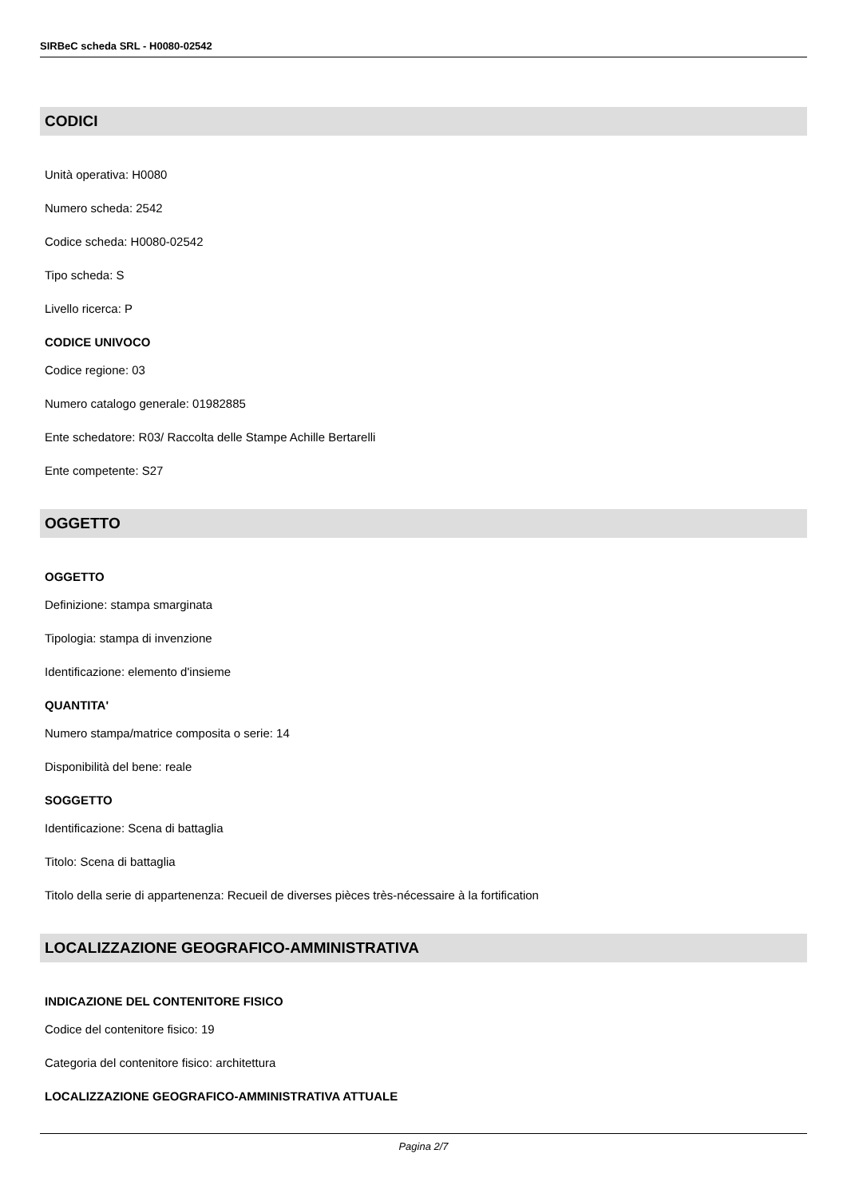SIRBeC scheda SRL - H0080-02542
CODICI
Unità operativa: H0080
Numero scheda: 2542
Codice scheda: H0080-02542
Tipo scheda: S
Livello ricerca: P
CODICE UNIVOCO
Codice regione: 03
Numero catalogo generale: 01982885
Ente schedatore: R03/ Raccolta delle Stampe Achille Bertarelli
Ente competente: S27
OGGETTO
OGGETTO
Definizione: stampa smarginata
Tipologia: stampa di invenzione
Identificazione: elemento d'insieme
QUANTITA'
Numero stampa/matrice composita o serie: 14
Disponibilità del bene: reale
SOGGETTO
Identificazione: Scena di battaglia
Titolo: Scena di battaglia
Titolo della serie di appartenenza: Recueil de diverses pièces très-nécessaire à la fortification
LOCALIZZAZIONE GEOGRAFICO-AMMINISTRATIVA
INDICAZIONE DEL CONTENITORE FISICO
Codice del contenitore fisico: 19
Categoria del contenitore fisico: architettura
LOCALIZZAZIONE GEOGRAFICO-AMMINISTRATIVA ATTUALE
Pagina 2/7